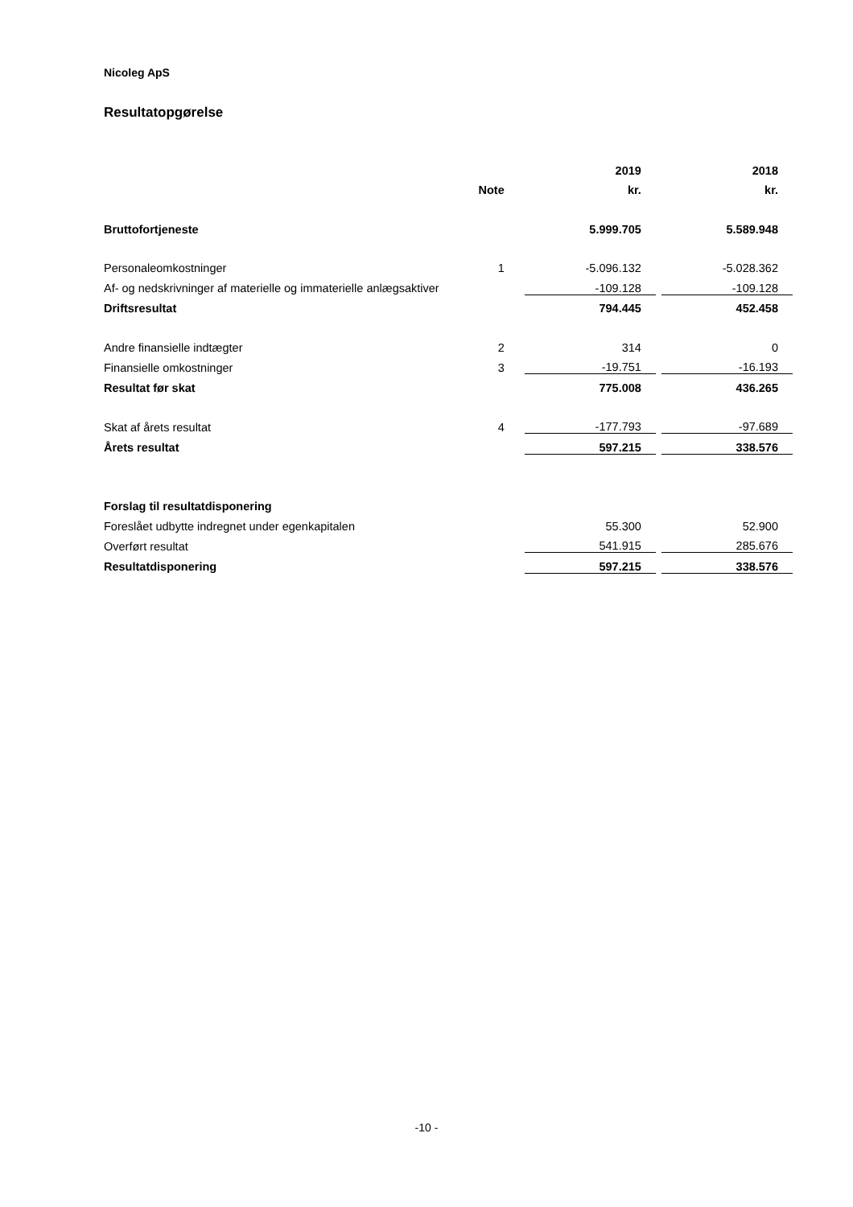Nicoleg ApS
Resultatopgørelse
| | | | 2019 | | 2018 |
| --- | --- | --- | --- | --- | --- |
| | Note | | kr. | | kr. |
| Bruttofortjeneste | | | 5.999.705 | | 5.589.948 |
| Personaleomkostninger | 1 | | -5.096.132 | | -5.028.362 |
| Af- og nedskrivninger af materielle og immaterielle anlægsaktiver | | | -109.128 | | -109.128 |
| Driftsresultat | | | 794.445 | | 452.458 |
| Andre finansielle indtægter | 2 | | 314 | | 0 |
| Finansielle omkostninger | 3 | | -19.751 | | -16.193 |
| Resultat før skat | | | 775.008 | | 436.265 |
| Skat af årets resultat | 4 | | -177.793 | | -97.689 |
| Årets resultat | | | 597.215 | | 338.576 |
| Forslag til resultatdisponering | | | | | |
| Foreslået udbytte indregnet under egenkapitalen | | | 55.300 | | 52.900 |
| Overført resultat | | | 541.915 | | 285.676 |
| Resultatdisponering | | | 597.215 | | 338.576 |
-10 -